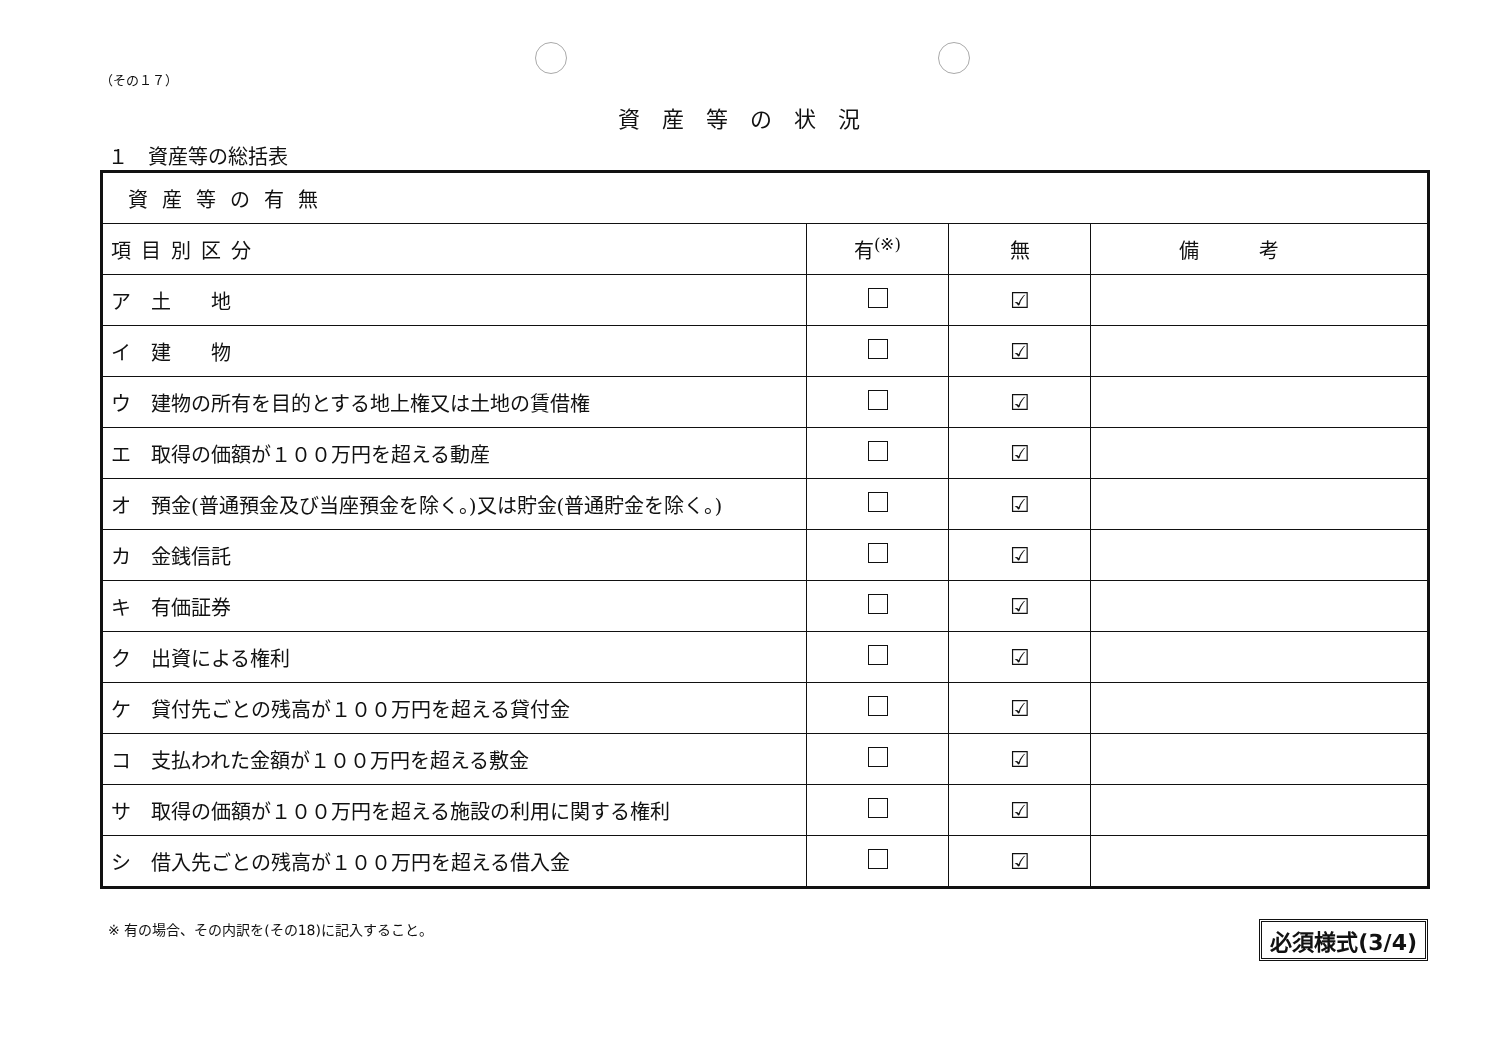（その１７）
資産等の状況
１　資産等の総括表
| 資産等の有無 | | | |
| 項目別区分 | 有<sup>(※)</sup> | 無 | 備考 |
| ア 土 地 | | ☑ | |
| イ 建 物 | | ☑ | |
| ウ 建物の所有を目的とする地上権又は土地の賃借権 | | ☑ | |
| エ 取得の価額が１００万円を超える動産 | | ☑ | |
| オ 預金(普通預金及び当座預金を除く。)又は貯金(普通貯金を除く。) | | ☑ | |
| カ 金銭信託 | | ☑ | |
| キ 有価証券 | | ☑ | |
| ク 出資による権利 | | ☑ | |
| ケ 貸付先ごとの残高が１００万円を超える貸付金 | | ☑ | |
| コ 支払われた金額が１００万円を超える敷金 | | ☑ | |
| サ 取得の価額が１００万円を超える施設の利用に関する権利 | | ☑ | |
| シ 借入先ごとの残高が１００万円を超える借入金 | | ☑ | |
※ 有の場合、その内訳を(その18)に記入すること。 必須様式(3/4)